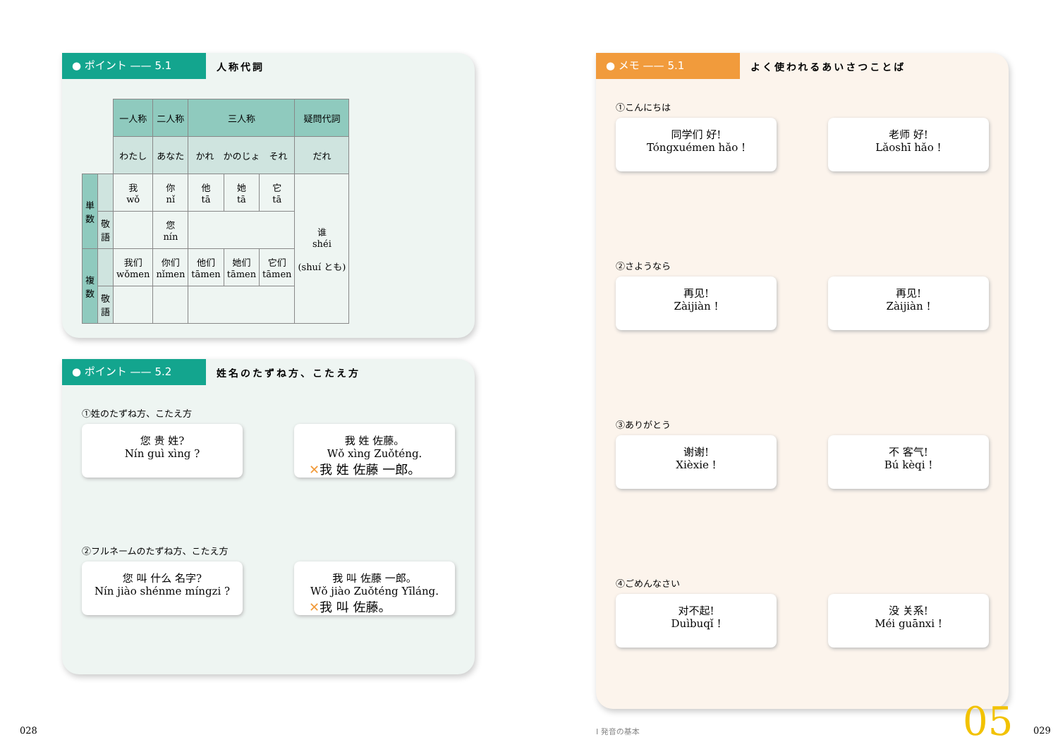● ポイント —— 5.1
人称代詞
| | | 一人称 | 二人称 | 三人称 | | | 疑問代詞 |
| | | わたし | あなた | かれ かのじょ それ | | | だれ |
| 単 数 | | 我 wǒ | 你 nǐ | 他 tā | 她 tā | 它 tā | 谁 shéi (shuí とも) |
| | 敬 語 | | 您 nín | | | | |
| 複 数 | | 我们 wǒmen | 你们 nǐmen | 他们 tāmen | 她们 tāmen | 它们 tāmen | |
| | 敬 語 | | | | | | |
● ポイント —— 5.2
姓名のたずね方、こたえ方
①姓のたずね方、こたえ方
您 贵 姓?
Nín guì xìng ?
我 姓 佐藤。
Wǒ xìng Zuǒténg.
✕我 姓 佐藤 一郎。
②フルネームのたずね方、こたえ方
您 叫 什么 名字?
Nín jiào shénme míngzi ?
我 叫 佐藤 一郎。
Wǒ jiào Zuǒténg Yīláng.
✕我 叫 佐藤。
● メモ —— 5.1
よく使われるあいさつことば
①こんにちは
同学们 好!
Tóngxuémen hǎo !
老师 好!
Lǎoshī hǎo !
②さようなら
再见!
Zàijiàn !
再见!
Zàijiàn !
③ありがとう
谢谢!
Xièxie !
不 客气!
Bú kèqi !
④ごめんなさい
对不起!
Duìbuqǐ !
没 关系!
Méi guānxi !
028 I 発音の基本 05 029